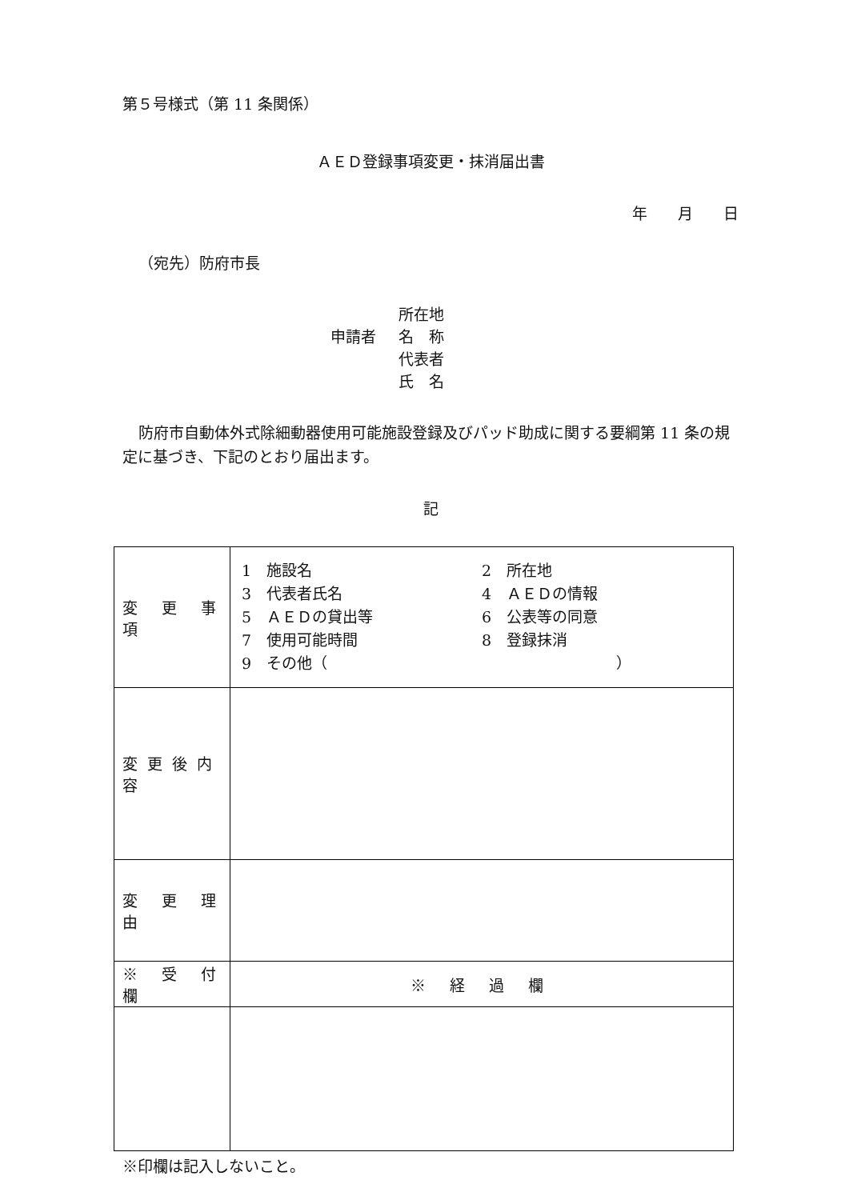第５号様式（第 11 条関係）
ＡＥＤ登録事項変更・抹消届出書
年　　月　　日
（宛先）防府市長
所在地
申請者 名　称
代表者
氏　名
防府市自動体外式除細動器使用可能施設登録及びパッド助成に関する要綱第 11 条の規定に基づき、下記のとおり届出ます。
記
| 変 更 事 項 | 1 施設名 2 所在地 3 代表者氏名 4 ＡＥＤの情報 5 ＡＥＤの貸出等 6 公表等の同意 7 使用可能時間 8 登録抹消 9 その他（ ） |
| 変更後内容 | |
| 変 更 理 由 | |
| ※ 受 付 欄 | ※ 経 過 欄 |
※印欄は記入しないこと。